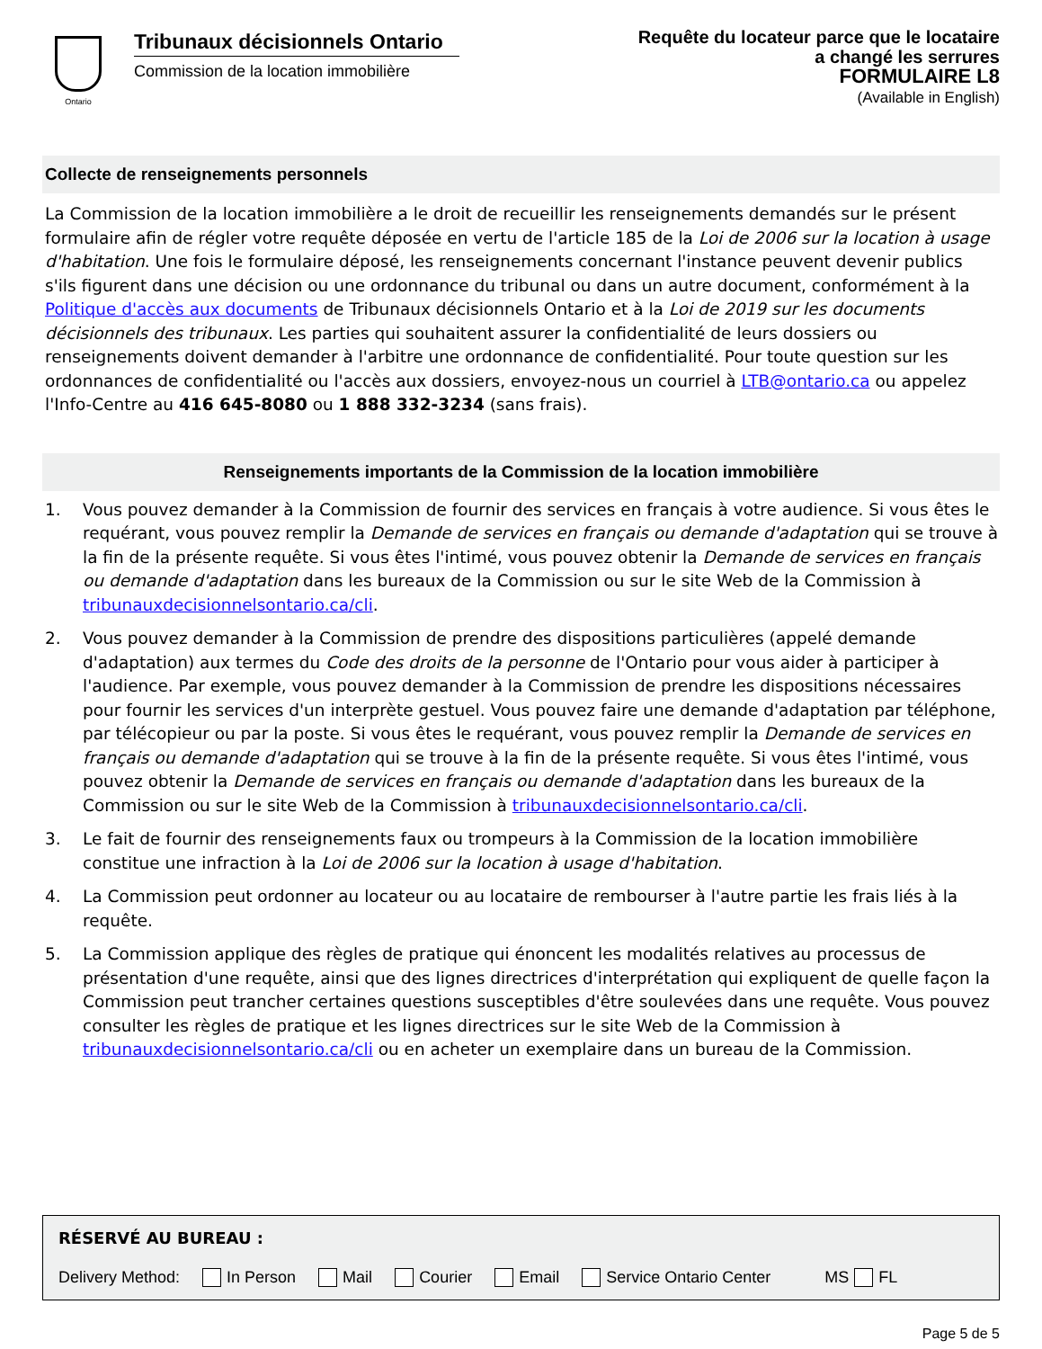Ontario
Tribunaux décisionnels Ontario
Commission de la location immobilière
Requête du locateur parce que le locataire
a changé les serrures
FORMULAIRE L8
(Available in English)
Collecte de renseignements personnels
La Commission de la location immobilière a le droit de recueillir les renseignements demandés sur le présent formulaire afin de régler votre requête déposée en vertu de l'article 185 de la Loi de 2006 sur la location à usage d'habitation. Une fois le formulaire déposé, les renseignements concernant l'instance peuvent devenir publics s'ils figurent dans une décision ou une ordonnance du tribunal ou dans un autre document, conformément à la Politique d'accès aux documents de Tribunaux décisionnels Ontario et à la Loi de 2019 sur les documents décisionnels des tribunaux. Les parties qui souhaitent assurer la confidentialité de leurs dossiers ou renseignements doivent demander à l'arbitre une ordonnance de confidentialité. Pour toute question sur les ordonnances de confidentialité ou l'accès aux dossiers, envoyez-nous un courriel à LTB@ontario.ca ou appelez l'Info-Centre au 416 645-8080 ou 1 888 332-3234 (sans frais).
Renseignements importants de la Commission de la location immobilière
1. Vous pouvez demander à la Commission de fournir des services en français à votre audience. Si vous êtes le requérant, vous pouvez remplir la Demande de services en français ou demande d'adaptation qui se trouve à la fin de la présente requête. Si vous êtes l'intimé, vous pouvez obtenir la Demande de services en français ou demande d'adaptation dans les bureaux de la Commission ou sur le site Web de la Commission à tribunauxdecisionnelsontario.ca/cli.
2. Vous pouvez demander à la Commission de prendre des dispositions particulières (appelé demande d'adaptation) aux termes du Code des droits de la personne de l'Ontario pour vous aider à participer à l'audience. Par exemple, vous pouvez demander à la Commission de prendre les dispositions nécessaires pour fournir les services d'un interprète gestuel. Vous pouvez faire une demande d'adaptation par téléphone, par télécopieur ou par la poste. Si vous êtes le requérant, vous pouvez remplir la Demande de services en français ou demande d'adaptation qui se trouve à la fin de la présente requête. Si vous êtes l'intimé, vous pouvez obtenir la Demande de services en français ou demande d'adaptation dans les bureaux de la Commission ou sur le site Web de la Commission à tribunauxdecisionnelsontario.ca/cli.
3. Le fait de fournir des renseignements faux ou trompeurs à la Commission de la location immobilière constitue une infraction à la Loi de 2006 sur la location à usage d'habitation.
4. La Commission peut ordonner au locateur ou au locataire de rembourser à l'autre partie les frais liés à la requête.
5. La Commission applique des règles de pratique qui énoncent les modalités relatives au processus de présentation d'une requête, ainsi que des lignes directrices d'interprétation qui expliquent de quelle façon la Commission peut trancher certaines questions susceptibles d'être soulevées dans une requête. Vous pouvez consulter les règles de pratique et les lignes directrices sur le site Web de la Commission à tribunauxdecisionnelsontario.ca/cli ou en acheter un exemplaire dans un bureau de la Commission.
RÉSERVÉ AU BUREAU :
Delivery Method: In Person Mail Courier Email Service Ontario Center MS FL
Page 5 de 5